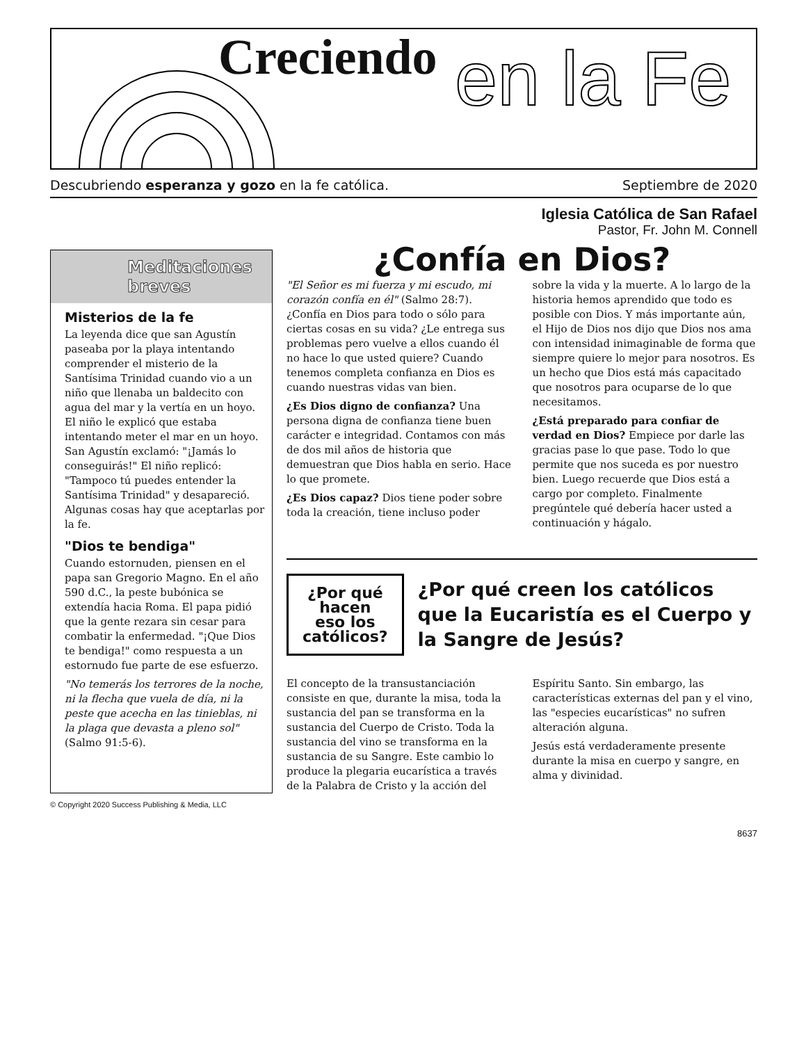Creciendo en la Fe
Descubriendo esperanza y gozo en la fe católica. Septiembre de 2020
Iglesia Católica de San Rafael
Pastor, Fr. John M. Connell
Meditaciones breves
Misterios de la fe
La leyenda dice que san Agustín paseaba por la playa intentando comprender el misterio de la Santísima Trinidad cuando vio a un niño que llenaba un baldecito con agua del mar y la vertía en un hoyo. El niño le explicó que estaba intentando meter el mar en un hoyo. San Agustín exclamó: "¡Jamás lo conseguirás!" El niño replicó: "Tampoco tú puedes entender la Santísima Trinidad" y desapareció. Algunas cosas hay que aceptarlas por la fe.
"Dios te bendiga"
Cuando estornuden, piensen en el papa san Gregorio Magno. En el año 590 d.C., la peste bubónica se extendía hacia Roma. El papa pidió que la gente rezara sin cesar para combatir la enfermedad. "¡Que Dios te bendiga!" como respuesta a un estornudo fue parte de ese esfuerzo.
"No temerás los terrores de la noche, ni la flecha que vuela de día, ni la peste que acecha en las tinieblas, ni la plaga que devasta a pleno sol" (Salmo 91:5-6).
¿Confía en Dios?
"El Señor es mi fuerza y mi escudo, mi corazón confía en él" (Salmo 28:7). ¿Confía en Dios para todo o sólo para ciertas cosas en su vida? ¿Le entrega sus problemas pero vuelve a ellos cuando él no hace lo que usted quiere? Cuando tenemos completa confianza en Dios es cuando nuestras vidas van bien.
¿Es Dios digno de confianza? Una persona digna de confianza tiene buen carácter e integridad. Contamos con más de dos mil años de historia que demuestran que Dios habla en serio. Hace lo que promete.
¿Es Dios capaz? Dios tiene poder sobre toda la creación, tiene incluso poder sobre la vida y la muerte. A lo largo de la historia hemos aprendido que todo es posible con Dios. Y más importante aún, el Hijo de Dios nos dijo que Dios nos ama con intensidad inimaginable de forma que siempre quiere lo mejor para nosotros. Es un hecho que Dios está más capacitado que nosotros para ocuparse de lo que necesitamos.
¿Está preparado para confiar de verdad en Dios? Empiece por darle las gracias pase lo que pase. Todo lo que permite que nos suceda es por nuestro bien. Luego recuerde que Dios está a cargo por completo. Finalmente pregúntele qué debería hacer usted a continuación y hágalo.
¿Por qué hacen eso los católicos?
¿Por qué creen los católicos que la Eucaristía es el Cuerpo y la Sangre de Jesús?
El concepto de la transustanciación consiste en que, durante la misa, toda la sustancia del pan se transforma en la sustancia del Cuerpo de Cristo. Toda la sustancia del vino se transforma en la sustancia de su Sangre. Este cambio lo produce la plegaria eucarística a través de la Palabra de Cristo y la acción del Espíritu Santo. Sin embargo, las características externas del pan y el vino, las "especies eucarísticas" no sufren alteración alguna.
Jesús está verdaderamente presente durante la misa en cuerpo y sangre, en alma y divinidad.
© Copyright 2020 Success Publishing & Media, LLC
8637